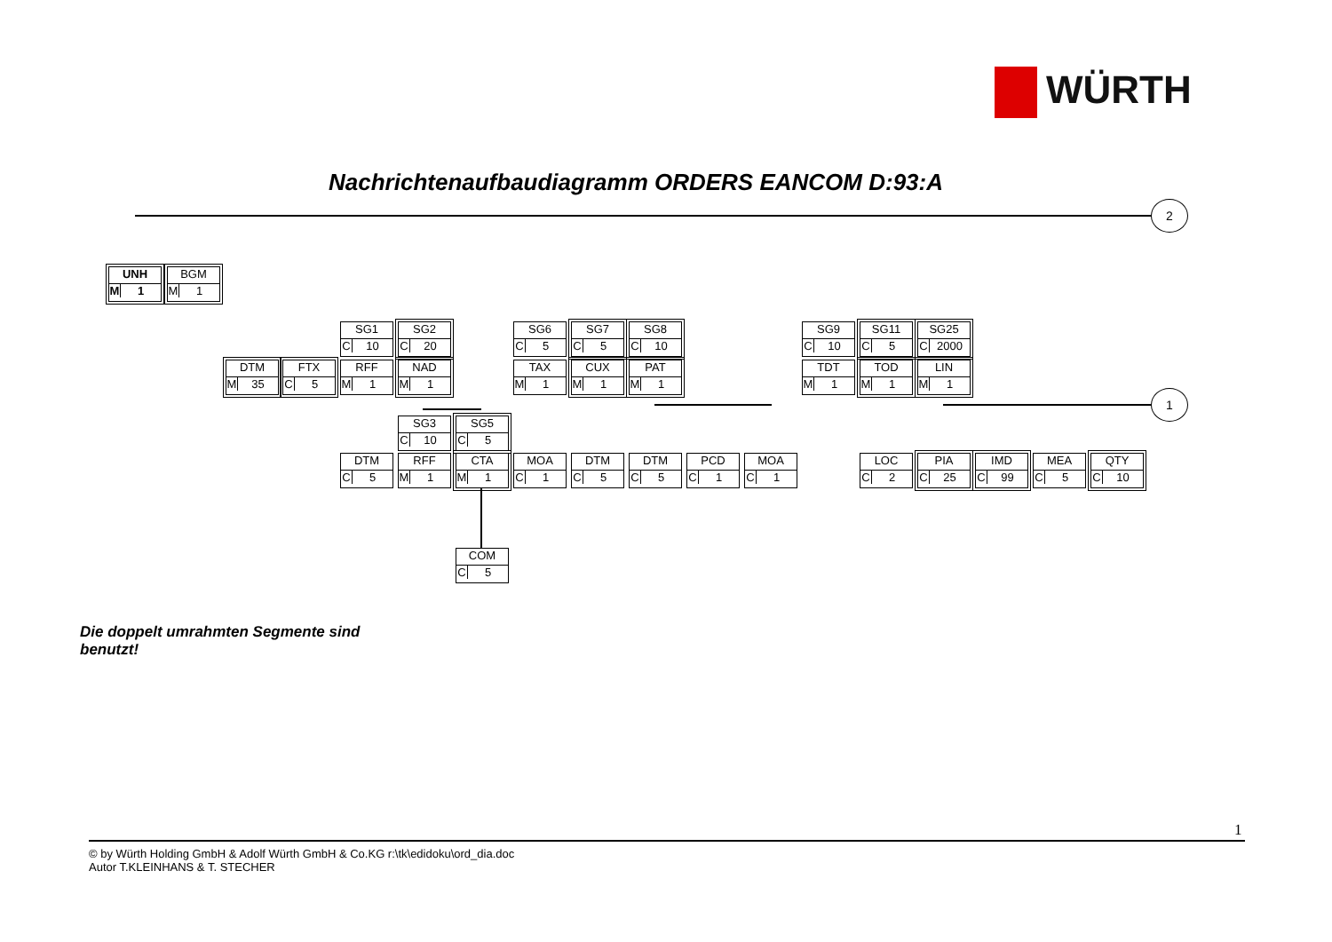WÜRTH
Nachrichtenaufbaudiagramm ORDERS EANCOM D:93:A
2
1
UNH
M 1
BGM
M 1
DTM
M 35
FTX
C 5
SG1
C 10
RFF
M 1
SG2
C 20
NAD
M 1
SG6
C 5
TAX
M 1
SG7
C 5
CUX
M 1
SG8
C 10
PAT
M 1
SG9
C 10
TDT
M 1
SG11
C 5
TOD
M 1
SG25
C 2000
LIN
M 1
SG3
C 10
SG5
C 5
DTM
C 5
RFF
M 1
CTA
M 1
MOA
C 1
DTM
C 5
DTM
C 5
PCD
C 1
MOA
C 1
LOC
C 2
PIA
C 25
IMD
C 99
MEA
C 5
QTY
C 10
COM
C 5
Die doppelt umrahmten Segmente sind benutzt!
1
© by Würth Holding GmbH & Adolf Würth GmbH & Co.KG r:\tk\edidoku\ord_dia.doc
Autor T.KLEINHANS & T. STECHER